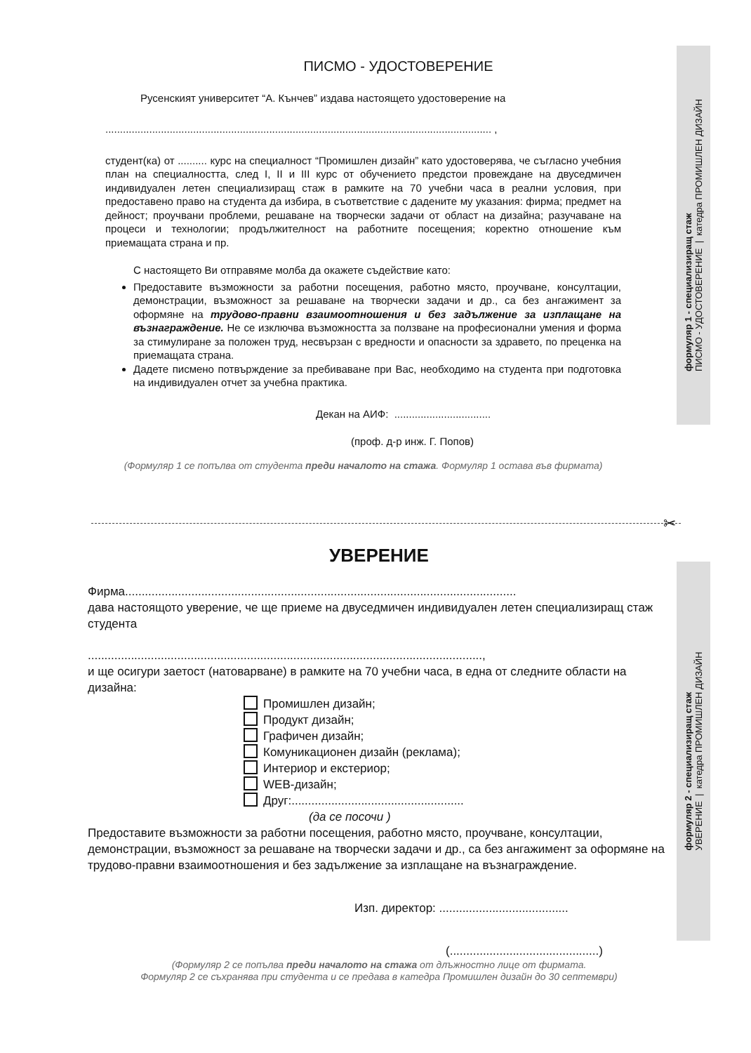формуляр 1 - специализиращ стаж
ПИСМО - УДОСТОВЕРЕНИЕ | катедра ПРОМИШЛЕН ДИЗАЙН
формуляр 2 - специализиращ стаж
УВЕРЕНИЕ | катедра ПРОМИШЛЕН ДИЗАЙН
ПИСМО - УДОСТОВЕРЕНИЕ
Русенският университет “А. Кънчев” издава настоящето удостоверение на
.................................................................................................................................... ,
студент(ка) от .......... курс на специалност “Промишлен дизайн” като удостоверява, че съгласно учебния план на специалността, след I, II и III курс от обучението предстои провеждане на двуседмичен индивидуален летен специализиращ стаж в рамките на 70 учебни часа в реални условия, при предоставено право на студента да избира, в съответствие с дадените му указания: фирма; предмет на дейност; проучвани проблеми, решаване на творчески задачи от област на дизайна; разучаване на процеси и технологии; продължителност на работните посещения; коректно отношение към приемащата страна и пр.
С настоящето Ви отправяме молба да окажете съдействие като:
Предоставите възможности за работни посещения, работно място, проучване, консултации, демонстрации, възможност за решаване на творчески задачи и др., са без ангажимент за оформяне на трудово-правни взаимоотношения и без задължение за изплащане на възнаграждение. Не се изключва възможността за ползване на професионални умения и форма за стимулиране за положен труд, несвързан с вредности и опасности за здравето, по преценка на приемащата страна.
Дадете писмено потвърждение за пребиваване при Вас, необходимо на студента при подготовка на индивидуален отчет за учебна практика.
Декан на АИФ: .................................
(проф. д-р инж. Г. Попов)
(Формуляр 1 се попълва от студента преди началото на стажа. Формуляр 1 остава във фирмата)
✂
УВЕРЕНИЕ
Фирма......................................................................................................................
дава настоящото уверение, че ще приеме на двуседмичен индивидуален летен специализиращ стаж студента
.......................................................................................................................,
и ще осигури заетост (натоварване) в рамките на 70 учебни часа, в една от следните области на дизайна:
Промишлен дизайн;
Продукт дизайн;
Графичен дизайн;
Комуникационен дизайн (реклама);
Интериор и екстериор;
WEB-дизайн;
Друг:....................................................
(да се посочи )
Предоставите възможности за работни посещения, работно място, проучване, консултации, демонстрации, възможност за решаване на творчески задачи и др., са без ангажимент за оформяне на трудово-правни взаимоотношения и без задължение за изплащане на възнаграждение.
Изп. директор: .......................................
(.............................................)
(Формуляр 2 се попълва преди началото на стажа от длъжностно лице от фирмата.
Формуляр 2 се съхранява при студента и се предава в катедра Промишлен дизайн до 30 септември)